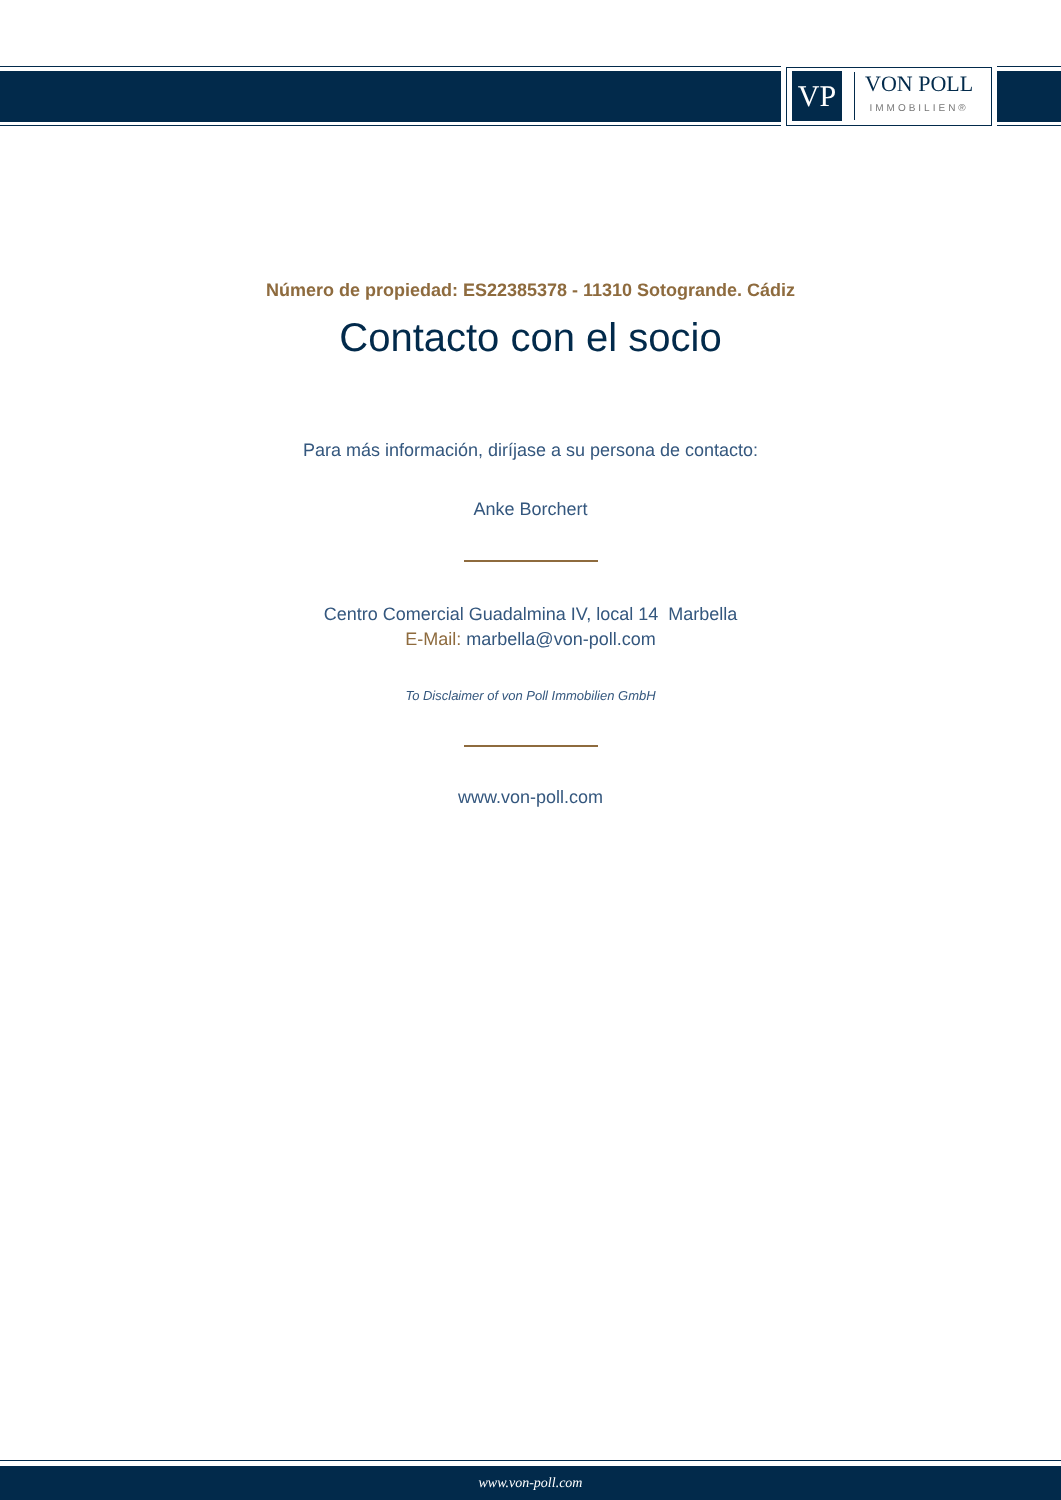VP
VON POLL
IMMOBILIEN®
Número de propiedad: ES22385378 - 11310 Sotogrande. Cádiz
Contacto con el socio
Para más información, diríjase a su persona de contacto:
Anke Borchert
Centro Comercial Guadalmina IV, local 14 Marbella
E-Mail: marbella@von-poll.com
To Disclaimer of von Poll Immobilien GmbH
www.von-poll.com
www.von-poll.com